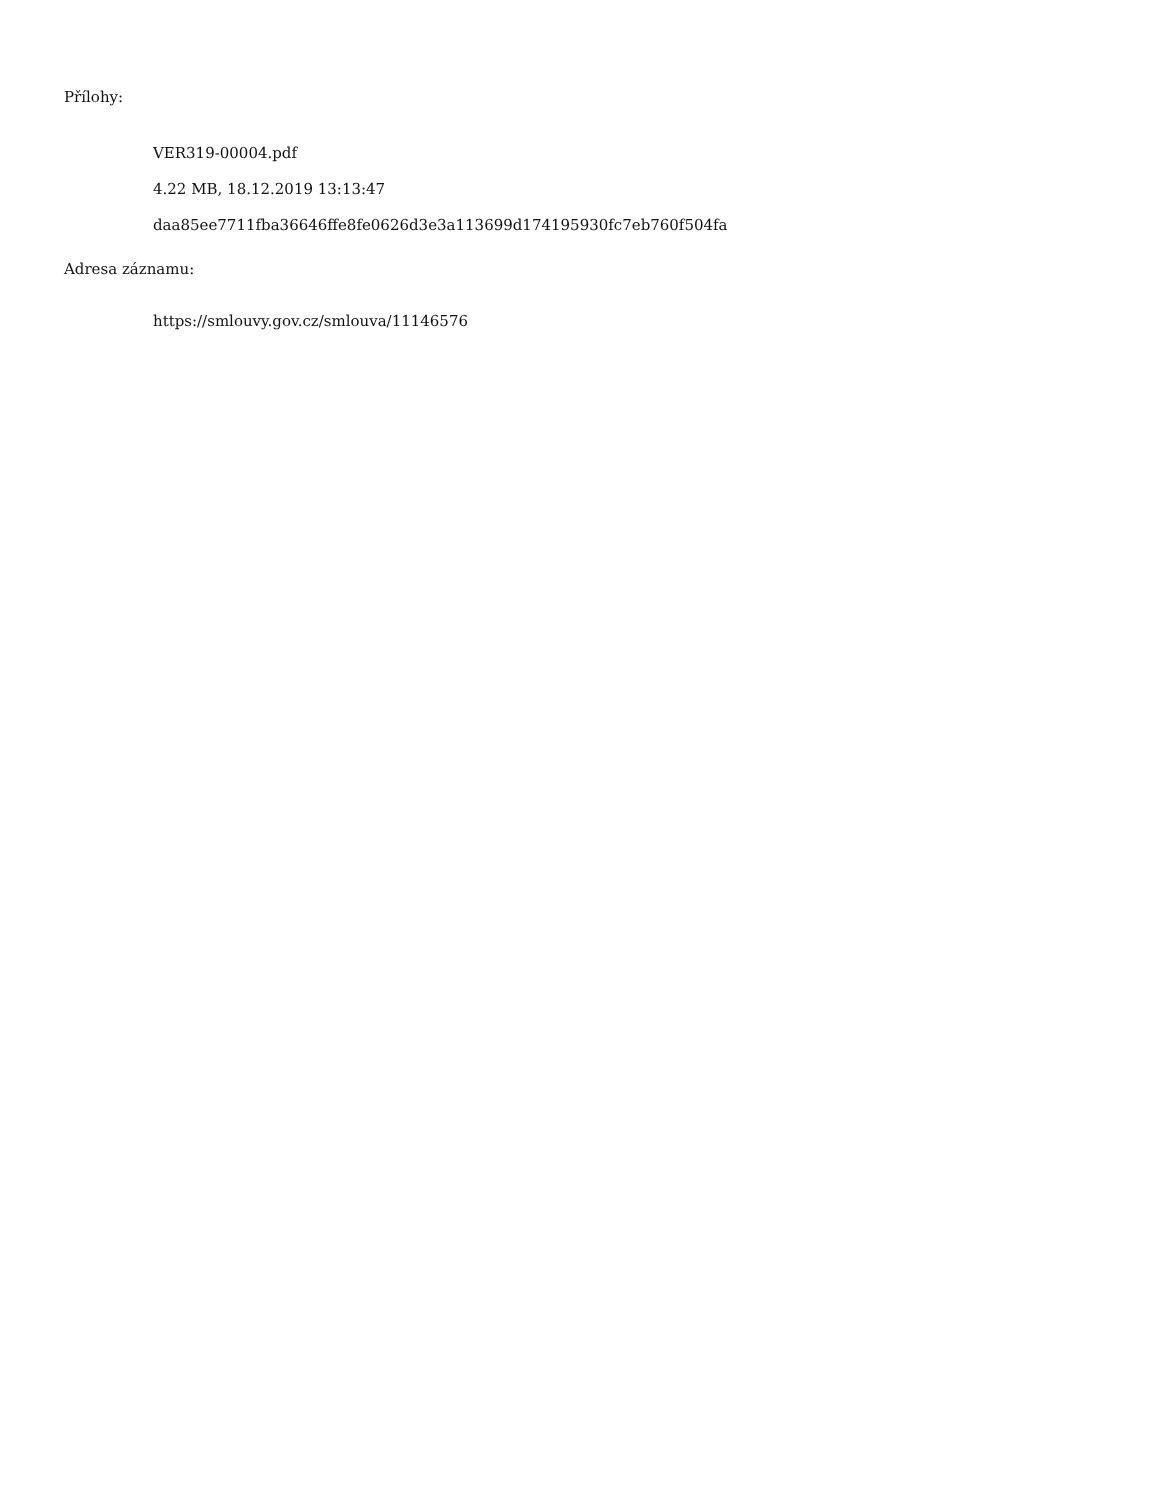Přílohy:
VER319-00004.pdf
4.22 MB, 18.12.2019 13:13:47
daa85ee7711fba36646ffe8fe0626d3e3a113699d174195930fc7eb760f504fa
Adresa záznamu:
https://smlouvy.gov.cz/smlouva/11146576